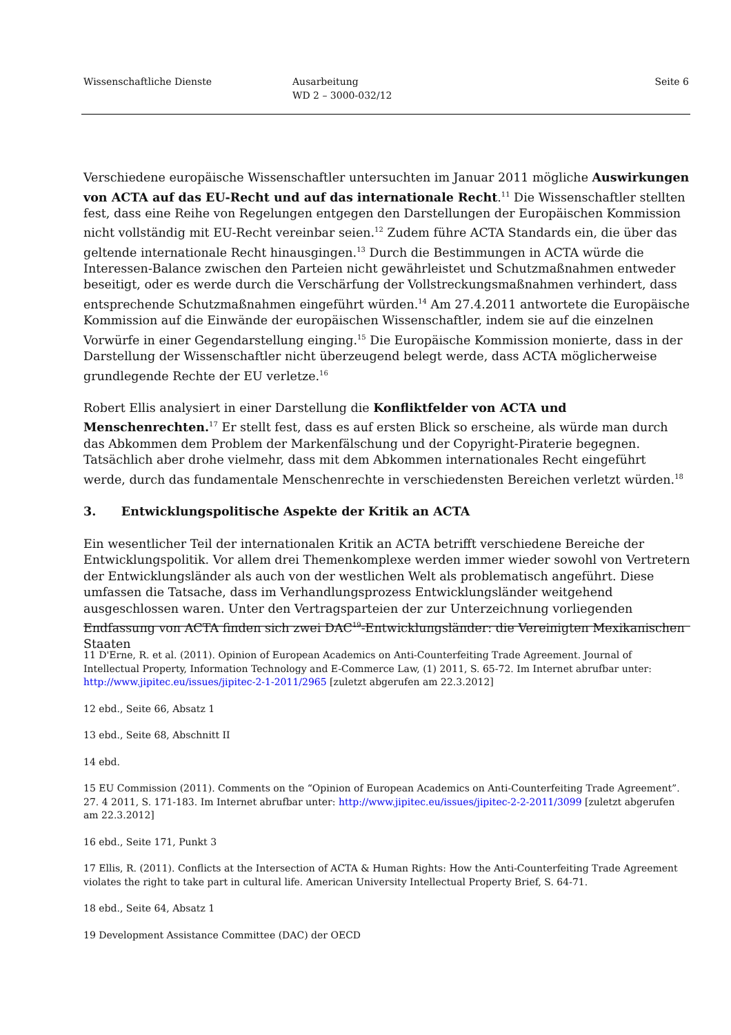Wissenschaftliche Dienste Ausarbeitung
WD 2 – 3000-032/12
Seite 6
Verschiedene europäische Wissenschaftler untersuchten im Januar 2011 mögliche Auswirkungen von ACTA auf das EU-Recht und auf das internationale Recht.<sup>11</sup> Die Wissenschaftler stellten fest, dass eine Reihe von Regelungen entgegen den Darstellungen der Europäischen Kommission nicht vollständig mit EU-Recht vereinbar seien.<sup>12</sup> Zudem führe ACTA Standards ein, die über das geltende internationale Recht hinausgingen.<sup>13</sup> Durch die Bestimmungen in ACTA würde die Interessen-Balance zwischen den Parteien nicht gewährleistet und Schutzmaßnahmen entweder beseitigt, oder es werde durch die Verschärfung der Vollstreckungsmaßnahmen verhindert, dass entsprechende Schutzmaßnahmen eingeführt würden.<sup>14</sup> Am 27.4.2011 antwortete die Europäische Kommission auf die Einwände der europäischen Wissenschaftler, indem sie auf die einzelnen Vorwürfe in einer Gegendarstellung einging.<sup>15</sup> Die Europäische Kommission monierte, dass in der Darstellung der Wissenschaftler nicht überzeugend belegt werde, dass ACTA möglicherweise grundlegende Rechte der EU verletze.<sup>16</sup>
Robert Ellis analysiert in einer Darstellung die Konfliktfelder von ACTA und Menschenrechten.<sup>17</sup> Er stellt fest, dass es auf ersten Blick so erscheine, als würde man durch das Abkommen dem Problem der Markenfälschung und der Copyright-Piraterie begegnen. Tatsächlich aber drohe vielmehr, dass mit dem Abkommen internationales Recht eingeführt werde, durch das fundamentale Menschenrechte in verschiedensten Bereichen verletzt würden.<sup>18</sup>
3. Entwicklungspolitische Aspekte der Kritik an ACTA
Ein wesentlicher Teil der internationalen Kritik an ACTA betrifft verschiedene Bereiche der Entwicklungspolitik. Vor allem drei Themenkomplexe werden immer wieder sowohl von Vertretern der Entwicklungsländer als auch von der westlichen Welt als problematisch angeführt. Diese umfassen die Tatsache, dass im Verhandlungsprozess Entwicklungsländer weitgehend ausgeschlossen waren. Unter den Vertragsparteien der zur Unterzeichnung vorliegenden Endfassung von ACTA finden sich zwei DAC<sup>19</sup>-Entwicklungsländer: die Vereinigten Mexikanischen Staaten
11 D'Erne, R. et al. (2011). Opinion of European Academics on Anti-Counterfeiting Trade Agreement. Journal of Intellectual Property, Information Technology and E-Commerce Law, (1) 2011, S. 65-72. Im Internet abrufbar unter: http://www.jipitec.eu/issues/jipitec-2-1-2011/2965 [zuletzt abgerufen am 22.3.2012]
12 ebd., Seite 66, Absatz 1
13 ebd., Seite 68, Abschnitt II
14 ebd.
15 EU Commission (2011). Comments on the “Opinion of European Academics on Anti-Counterfeiting Trade Agreement”. 27. 4 2011, S. 171-183. Im Internet abrufbar unter: http://www.jipitec.eu/issues/jipitec-2-2-2011/3099 [zuletzt abgerufen am 22.3.2012]
16 ebd., Seite 171, Punkt 3
17 Ellis, R. (2011). Conflicts at the Intersection of ACTA & Human Rights: How the Anti-Counterfeiting Trade Agreement violates the right to take part in cultural life. American University Intellectual Property Brief, S. 64-71.
18 ebd., Seite 64, Absatz 1
19 Development Assistance Committee (DAC) der OECD